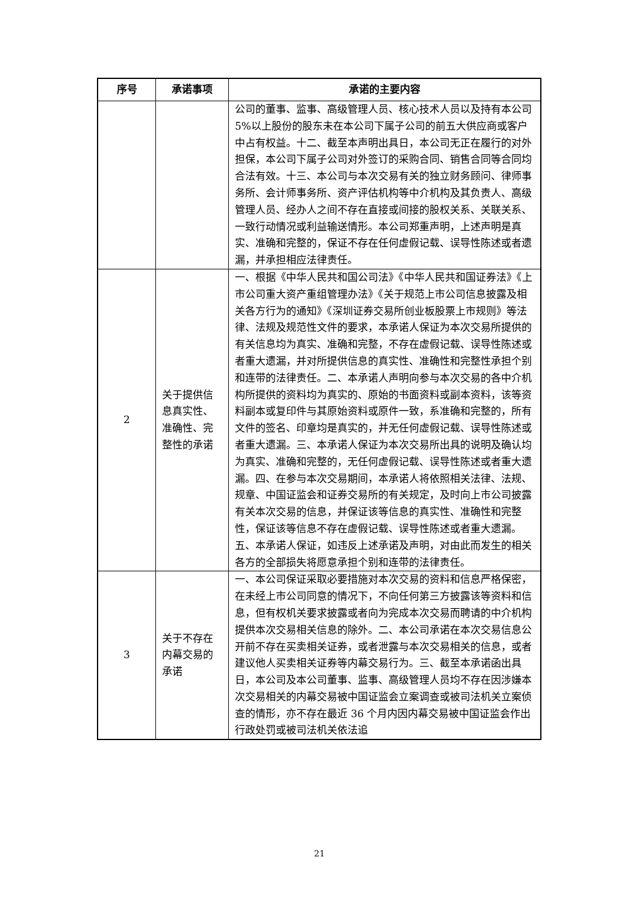| 序号 | 承诺事项 | 承诺的主要内容 |
| --- | --- | --- |
| | | 公司的董事、监事、高级管理人员、核心技术人员以及持有本公司 5%以上股份的股东未在本公司下属子公司的前五大供应商或客户中占有权益。十二、截至本声明出具日，本公司无正在履行的对外担保，本公司下属子公司对外签订的采购合同、销售合同等合同均合法有效。十三、本公司与本次交易有关的独立财务顾问、律师事务所、会计师事务所、资产评估机构等中介机构及其负责人、高级管理人员、经办人之间不存在直接或间接的股权关系、关联关系、一致行动情况或利益输送情形。本公司郑重声明，上述声明是真实、准确和完整的，保证不存在任何虚假记载、误导性陈述或者遗漏，并承担相应法律责任。 |
| 2 | 关于提供信息真实性、准确性、完整性的承诺 | 一、根据《中华人民共和国公司法》《中华人民共和国证券法》《上市公司重大资产重组管理办法》《关于规范上市公司信息披露及相关各方行为的通知》《深圳证券交易所创业板股票上市规则》等法律、法规及规范性文件的要求，本承诺人保证为本次交易所提供的有关信息均为真实、准确和完整，不存在虚假记载、误导性陈述或者重大遗漏，并对所提供信息的真实性、准确性和完整性承担个别和连带的法律责任。二、本承诺人声明向参与本次交易的各中介机构所提供的资料均为真实的、原始的书面资料或副本资料，该等资料副本或复印件与其原始资料或原件一致，系准确和完整的，所有文件的签名、印章均是真实的，并无任何虚假记载、误导性陈述或者重大遗漏。三、本承诺人保证为本次交易所出具的说明及确认均为真实、准确和完整的，无任何虚假记载、误导性陈述或者重大遗漏。四、在参与本次交易期间，本承诺人将依照相关法律、法规、规章、中国证监会和证券交易所的有关规定，及时向上市公司披露有关本次交易的信息，并保证该等信息的真实性、准确性和完整性，保证该等信息不存在虚假记载、误导性陈述或者重大遗漏。五、本承诺人保证，如违反上述承诺及声明，对由此而发生的相关各方的全部损失将愿意承担个别和连带的法律责任。 |
| 3 | 关于不存在内幕交易的承诺 | 一、本公司保证采取必要措施对本次交易的资料和信息严格保密，在未经上市公司同意的情况下，不向任何第三方披露该等资料和信息，但有权机关要求披露或者向为完成本次交易而聘请的中介机构提供本次交易相关信息的除外。二、本公司承诺在本次交易信息公开前不存在买卖相关证券，或者泄露与本次交易相关的信息，或者建议他人买卖相关证券等内幕交易行为。三、截至本承诺函出具日，本公司及本公司董事、监事、高级管理人员均不存在因涉嫌本次交易相关的内幕交易被中国证监会立案调查或被司法机关立案侦查的情形，亦不存在最近 36 个月内因内幕交易被中国证监会作出行政处罚或被司法机关依法追 |
21